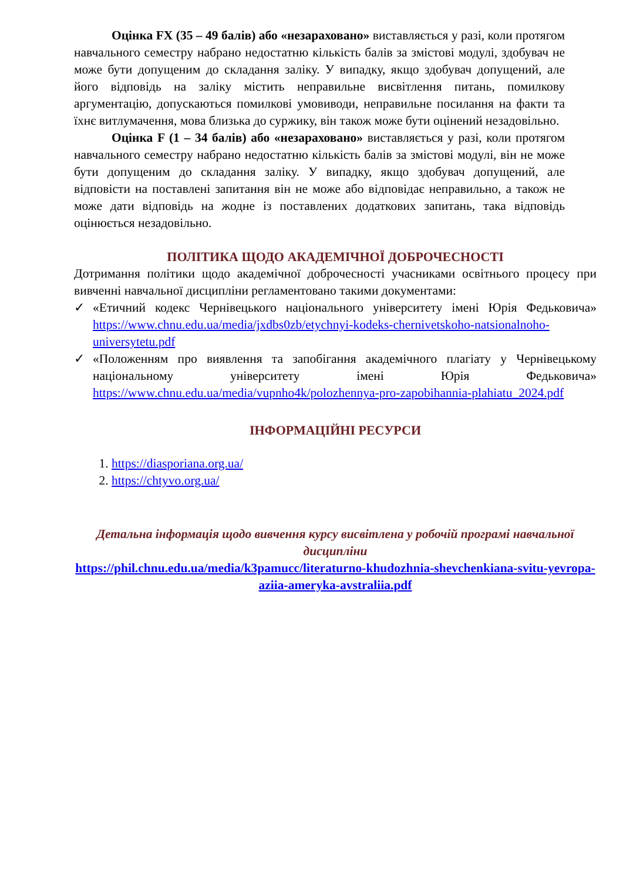Оцінка FX (35 – 49 балів) або «незараховано» виставляється у разі, коли протягом навчального семестру набрано недостатню кількість балів за змістові модулі, здобувач не може бути допущеним до складання заліку. У випадку, якщо здобувач допущений, але його відповідь на заліку містить неправильне висвітлення питань, помилкову аргументацію, допускаються помилкові умовиводи, неправильне посилання на факти та їхнє витлумачення, мова близька до суржику, він також може бути оцінений незадовільно.
Оцінка F (1 – 34 балів) або «незараховано» виставляється у разі, коли протягом навчального семестру набрано недостатню кількість балів за змістові модулі, він не може бути допущеним до складання заліку. У випадку, якщо здобувач допущений, але відповісти на поставлені запитання він не може або відповідає неправильно, а також не може дати відповідь на жодне із поставлених додаткових запитань, така відповідь оцінюється незадовільно.
ПОЛІТИКА ЩОДО АКАДЕМІЧНОЇ ДОБРОЧЕСНОСТІ
Дотримання політики щодо академічної доброчесності учасниками освітнього процесу при вивченні навчальної дисципліни регламентовано такими документами:
✓ «Етичний кодекс Чернівецького національного університету імені Юрія Федьковича» https://www.chnu.edu.ua/media/jxdbs0zb/etychnyi-kodeks-chernivetskoho-natsionalnoho-universytetu.pdf
✓ «Положенням про виявлення та запобігання академічного плагіату у Чернівецькому національному університету імені Юрія Федьковича» https://www.chnu.edu.ua/media/vupnho4k/polozhennya-pro-zapobihannia-plahiatu_2024.pdf
ІНФОРМАЦІЙНІ РЕСУРСИ
1. https://diasporiana.org.ua/
2. https://chtyvo.org.ua/
Детальна інформація щодо вивчення курсу висвітлена у робочій програмі навчальної дисципліни
https://phil.chnu.edu.ua/media/k3pamucc/literaturno-khudozhnia-shevchenkiana-svitu-yevropa-aziia-ameryka-avstraliia.pdf